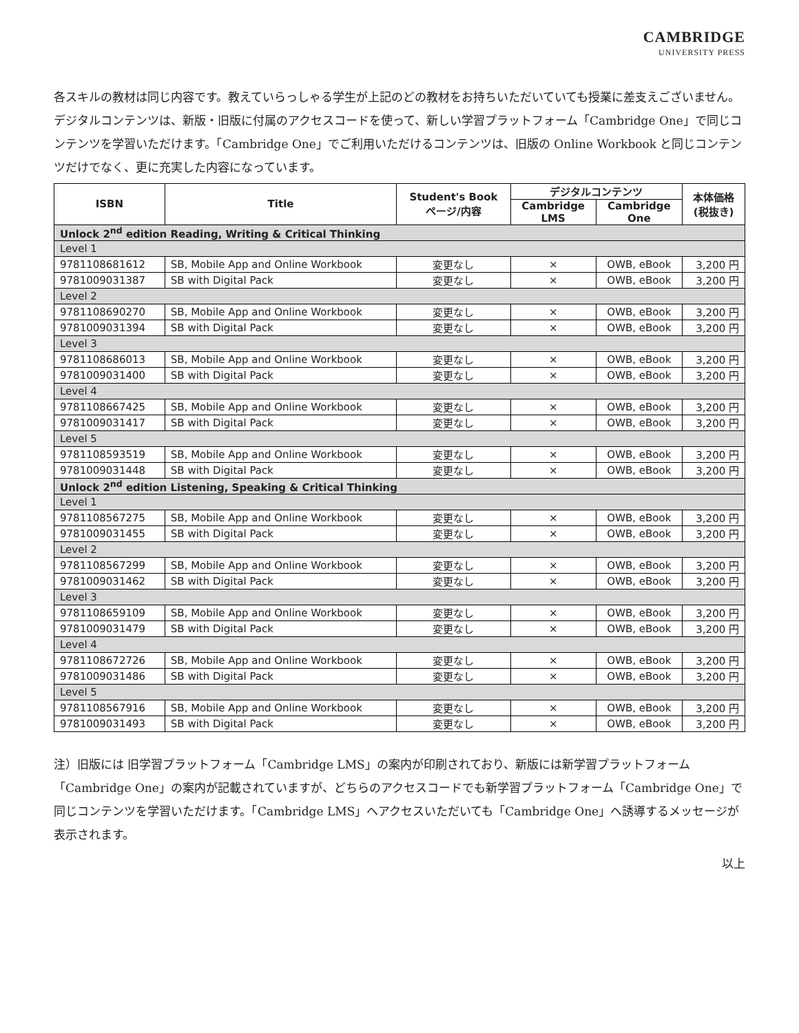CAMBRIDGE
UNIVERSITY PRESS
各スキルの教材は同じ内容です。教えていらっしゃる学生が上記のどの教材をお持ちいただいていても授業に差支えございません。
デジタルコンテンツは、新版・旧版に付属のアクセスコードを使って、新しい学習プラットフォーム「Cambridge One」で同じコンテンツを学習いただけます。「Cambridge One」でご利用いただけるコンテンツは、旧版の Online Workbook と同じコンテンツだけでなく、更に充実した内容になっています。
| ISBN | Title | Student's Book ページ/内容 | デジタルコンテンツ | | 本体価格 (税抜き) |
| --- | --- | --- | --- | --- | --- |
| | | | Cambridge LMS | Cambridge One | |
| Unlock 2<sup>nd</sup> edition Reading, Writing & Critical Thinking | | | | | |
| Level 1 | | | | | |
| 9781108681612 | SB, Mobile App and Online Workbook | 変更なし | × | OWB, eBook | 3,200 円 |
| 9781009031387 | SB with Digital Pack | 変更なし | × | OWB, eBook | 3,200 円 |
| Level 2 | | | | | |
| 9781108690270 | SB, Mobile App and Online Workbook | 変更なし | × | OWB, eBook | 3,200 円 |
| 9781009031394 | SB with Digital Pack | 変更なし | × | OWB, eBook | 3,200 円 |
| Level 3 | | | | | |
| 9781108686013 | SB, Mobile App and Online Workbook | 変更なし | × | OWB, eBook | 3,200 円 |
| 9781009031400 | SB with Digital Pack | 変更なし | × | OWB, eBook | 3,200 円 |
| Level 4 | | | | | |
| 9781108667425 | SB, Mobile App and Online Workbook | 変更なし | × | OWB, eBook | 3,200 円 |
| 9781009031417 | SB with Digital Pack | 変更なし | × | OWB, eBook | 3,200 円 |
| Level 5 | | | | | |
| 9781108593519 | SB, Mobile App and Online Workbook | 変更なし | × | OWB, eBook | 3,200 円 |
| 9781009031448 | SB with Digital Pack | 変更なし | × | OWB, eBook | 3,200 円 |
| Unlock 2<sup>nd</sup> edition Listening, Speaking & Critical Thinking | | | | | |
| Level 1 | | | | | |
| 9781108567275 | SB, Mobile App and Online Workbook | 変更なし | × | OWB, eBook | 3,200 円 |
| 9781009031455 | SB with Digital Pack | 変更なし | × | OWB, eBook | 3,200 円 |
| Level 2 | | | | | |
| 9781108567299 | SB, Mobile App and Online Workbook | 変更なし | × | OWB, eBook | 3,200 円 |
| 9781009031462 | SB with Digital Pack | 変更なし | × | OWB, eBook | 3,200 円 |
| Level 3 | | | | | |
| 9781108659109 | SB, Mobile App and Online Workbook | 変更なし | × | OWB, eBook | 3,200 円 |
| 9781009031479 | SB with Digital Pack | 変更なし | × | OWB, eBook | 3,200 円 |
| Level 4 | | | | | |
| 9781108672726 | SB, Mobile App and Online Workbook | 変更なし | × | OWB, eBook | 3,200 円 |
| 9781009031486 | SB with Digital Pack | 変更なし | × | OWB, eBook | 3,200 円 |
| Level 5 | | | | | |
| 9781108567916 | SB, Mobile App and Online Workbook | 変更なし | × | OWB, eBook | 3,200 円 |
| 9781009031493 | SB with Digital Pack | 変更なし | × | OWB, eBook | 3,200 円 |
注）旧版には 旧学習プラットフォーム「Cambridge LMS」の案内が印刷されており、新版には新学習プラットフォーム「Cambridge One」の案内が記載されていますが、どちらのアクセスコードでも新学習プラットフォーム「Cambridge One」で同じコンテンツを学習いただけます。「Cambridge LMS」へアクセスいただいても「Cambridge One」へ誘導するメッセージが表示されます。
以上